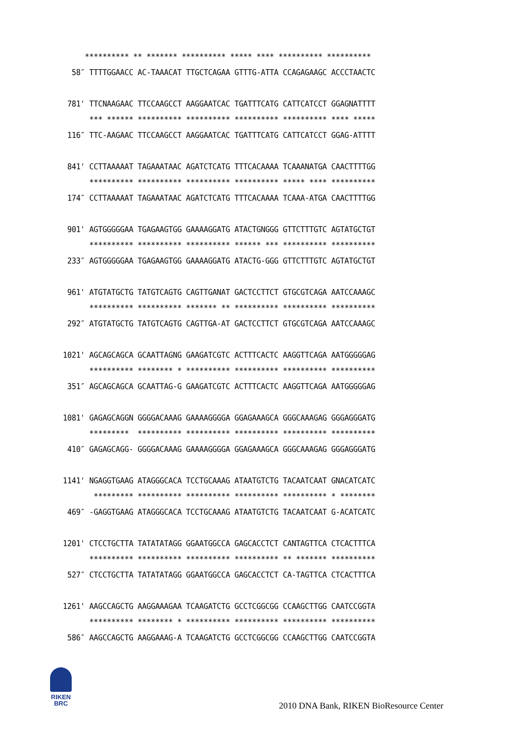********** ** ******* ********** ***** **** ********** **********
  58″ TTTTGGAACC AC-TAAACAT TTGCTCAGAA GTTTG-ATTA CCAGAGAAGC ACCCTAACTC

 781' TTCNAAGAAC TTCCAAGCCT AAGGAATCAC TGATTTCATG CATTCATCCT GGAGNATTTT
      *** ****** ********** ********** ********** ********** **** *****
 116″ TTC-AAGAAC TTCCAAGCCT AAGGAATCAC TGATTTCATG CATTCATCCT GGAG-ATTTT

 841' CCTTAAAAAT TAGAAATAAC AGATCTCATG TTTCACAAAA TCAAANATGA CAACTTTTGG
      ********** ********** ********** ********** ***** **** **********
 174″ CCTTAAAAAT TAGAAATAAC AGATCTCATG TTTCACAAAA TCAAA-ATGA CAACTTTTGG

 901' AGTGGGGGAA TGAGAAGTGG GAAAAGGATG ATACTGNGGG GTTCTTTGTC AGTATGCTGT
      ********** ********** ********** ****** *** ********** **********
 233″ AGTGGGGGAA TGAGAAGTGG GAAAAGGATG ATACTG-GGG GTTCTTTGTC AGTATGCTGT

 961' ATGTATGCTG TATGTCAGTG CAGTTGANAT GACTCCTTCT GTGCGTCAGA AATCCAAAGC
      ********** ********** ******* ** ********** ********** **********
 292″ ATGTATGCTG TATGTCAGTG CAGTTGA-AT GACTCCTTCT GTGCGTCAGA AATCCAAAGC

1021' AGCAGCAGCA GCAATTAGNG GAAGATCGTC ACTTTCACTC AAGGTTCAGA AATGGGGGAG
      ********** ******** * ********** ********** ********** **********
 351″ AGCAGCAGCA GCAATTAG-G GAAGATCGTC ACTTTCACTC AAGGTTCAGA AATGGGGGAG

1081' GAGAGCAGGN GGGGACAAAG GAAAAGGGGA GGAGAAAGCA GGGCAAAGAG GGGAGGGATG
      *********  ********** ********** ********** ********** **********
 410″ GAGAGCAGG- GGGGACAAAG GAAAAGGGGA GGAGAAAGCA GGGCAAAGAG GGGAGGGATG

1141' NGAGGTGAAG ATAGGGCACA TCCTGCAAAG ATAATGTCTG TACAATCAAT GNACATCATC
       ********* ********** ********** ********** ********** * ********
 469″ -GAGGTGAAG ATAGGGCACA TCCTGCAAAG ATAATGTCTG TACAATCAAT G-ACATCATC

1201' CTCCTGCTTA TATATATAGG GGAATGGCCA GAGCACCTCT CANTAGTTCA CTCACTTTCA
      ********** ********** ********** ********** ** ******* **********
 527″ CTCCTGCTTA TATATATAGG GGAATGGCCA GAGCACCTCT CA-TAGTTCA CTCACTTTCA

1261' AAGCCAGCTG AAGGAAAGAA TCAAGATCTG GCCTCGGCGG CCAAGCTTGG CAATCCGGTA
      ********** ******** * ********** ********** ********** **********
 586″ AAGCCAGCTG AAGGAAAG-A TCAAGATCTG GCCTCGGCGG CCAAGCTTGG CAATCCGGTA
RIKEN
BRC
2010 DNA Bank, RIKEN BioResource Center